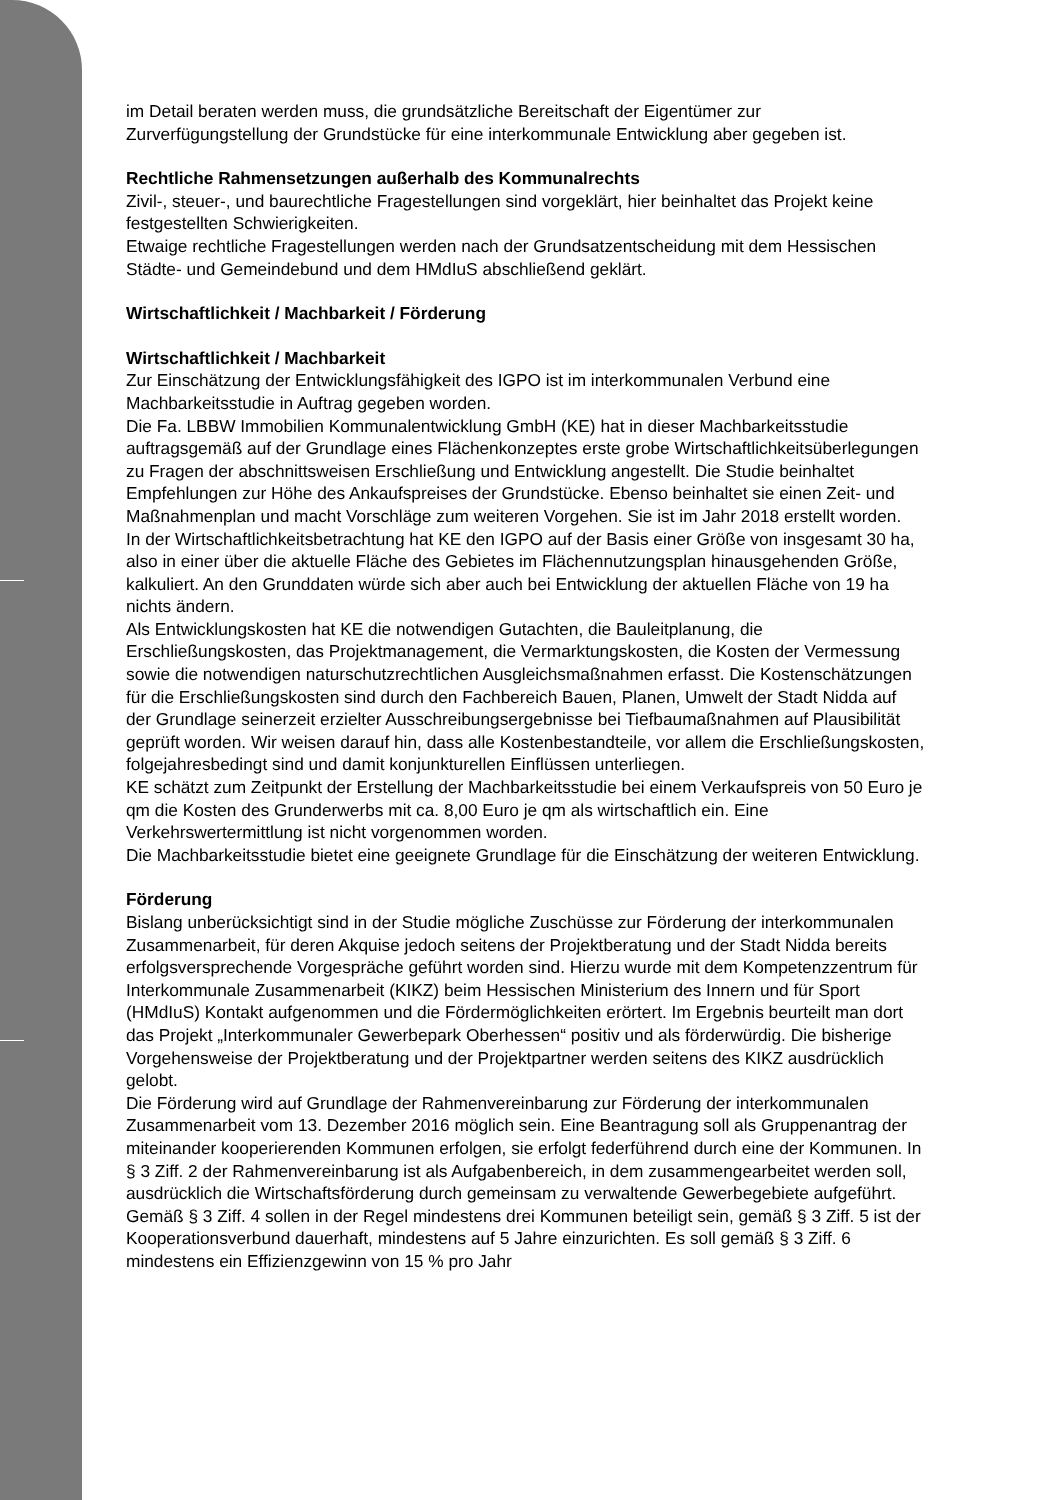im Detail beraten werden muss, die grundsätzliche Bereitschaft der Eigentümer zur Zurverfügungstellung der Grundstücke für eine interkommunale Entwicklung aber gegeben ist.
Rechtliche Rahmensetzungen außerhalb des Kommunalrechts
Zivil-, steuer-, und baurechtliche Fragestellungen sind vorgeklärt, hier beinhaltet das Projekt keine festgestellten Schwierigkeiten.
Etwaige rechtliche Fragestellungen werden nach der Grundsatzentscheidung mit dem Hessischen Städte- und Gemeindebund und dem HMdIuS abschließend geklärt.
Wirtschaftlichkeit / Machbarkeit / Förderung
Wirtschaftlichkeit / Machbarkeit
Zur Einschätzung der Entwicklungsfähigkeit des IGPO ist im interkommunalen Verbund eine Machbarkeitsstudie in Auftrag gegeben worden.
Die Fa. LBBW Immobilien Kommunalentwicklung GmbH (KE) hat in dieser Machbarkeitsstudie auftragsgemäß auf der Grundlage eines Flächenkonzeptes erste grobe Wirtschaftlichkeitsüberlegungen zu Fragen der abschnittsweisen Erschließung und Entwicklung angestellt. Die Studie beinhaltet Empfehlungen zur Höhe des Ankaufspreises der Grundstücke. Ebenso beinhaltet sie einen Zeit- und Maßnahmenplan und macht Vorschläge zum weiteren Vorgehen. Sie ist im Jahr 2018 erstellt worden.
In der Wirtschaftlichkeitsbetrachtung hat KE den IGPO auf der Basis einer Größe von insgesamt 30 ha, also in einer über die aktuelle Fläche des Gebietes im Flächennutzungsplan hinausgehenden Größe, kalkuliert. An den Grunddaten würde sich aber auch bei Entwicklung der aktuellen Fläche von 19 ha nichts ändern.
Als Entwicklungskosten hat KE die notwendigen Gutachten, die Bauleitplanung, die Erschließungskosten, das Projektmanagement, die Vermarktungskosten, die Kosten der Vermessung sowie die notwendigen naturschutzrechtlichen Ausgleichsmaßnahmen erfasst. Die Kostenschätzungen für die Erschließungskosten sind durch den Fachbereich Bauen, Planen, Umwelt der Stadt Nidda auf der Grundlage seinerzeit erzielter Ausschreibungsergebnisse bei Tiefbaumaßnahmen auf Plausibilität geprüft worden. Wir weisen darauf hin, dass alle Kostenbestandteile, vor allem die Erschließungskosten, folgejahresbedingt sind und damit konjunkturellen Einflüssen unterliegen.
KE schätzt zum Zeitpunkt der Erstellung der Machbarkeitsstudie bei einem Verkaufspreis von 50 Euro je qm die Kosten des Grunderwerbs mit ca. 8,00 Euro je qm als wirtschaftlich ein. Eine Verkehrswertermittlung ist nicht vorgenommen worden.
Die Machbarkeitsstudie bietet eine geeignete Grundlage für die Einschätzung der weiteren Entwicklung.
Förderung
Bislang unberücksichtigt sind in der Studie mögliche Zuschüsse zur Förderung der interkommunalen Zusammenarbeit, für deren Akquise jedoch seitens der Projektberatung und der Stadt Nidda bereits erfolgsversprechende Vorgespräche geführt worden sind. Hierzu wurde mit dem Kompetenzzentrum für Interkommunale Zusammenarbeit (KIKZ) beim Hessischen Ministerium des Innern und für Sport (HMdIuS) Kontakt aufgenommen und die Fördermöglichkeiten erörtert. Im Ergebnis beurteilt man dort das Projekt „Interkommunaler Gewerbepark Oberhessen“ positiv und als förderwürdig. Die bisherige Vorgehensweise der Projektberatung und der Projektpartner werden seitens des KIKZ ausdrücklich gelobt.
Die Förderung wird auf Grundlage der Rahmenvereinbarung zur Förderung der interkommunalen Zusammenarbeit vom 13. Dezember 2016 möglich sein. Eine Beantragung soll als Gruppenantrag der miteinander kooperierenden Kommunen erfolgen, sie erfolgt federführend durch eine der Kommunen. In § 3 Ziff. 2 der Rahmenvereinbarung ist als Aufgabenbereich, in dem zusammengearbeitet werden soll, ausdrücklich die Wirtschaftsförderung durch gemeinsam zu verwaltende Gewerbegebiete aufgeführt. Gemäß § 3 Ziff. 4 sollen in der Regel mindestens drei Kommunen beteiligt sein, gemäß § 3 Ziff. 5 ist der Kooperationsverbund dauerhaft, mindestens auf 5 Jahre einzurichten. Es soll gemäß § 3 Ziff. 6 mindestens ein Effizienzgewinn von 15 % pro Jahr